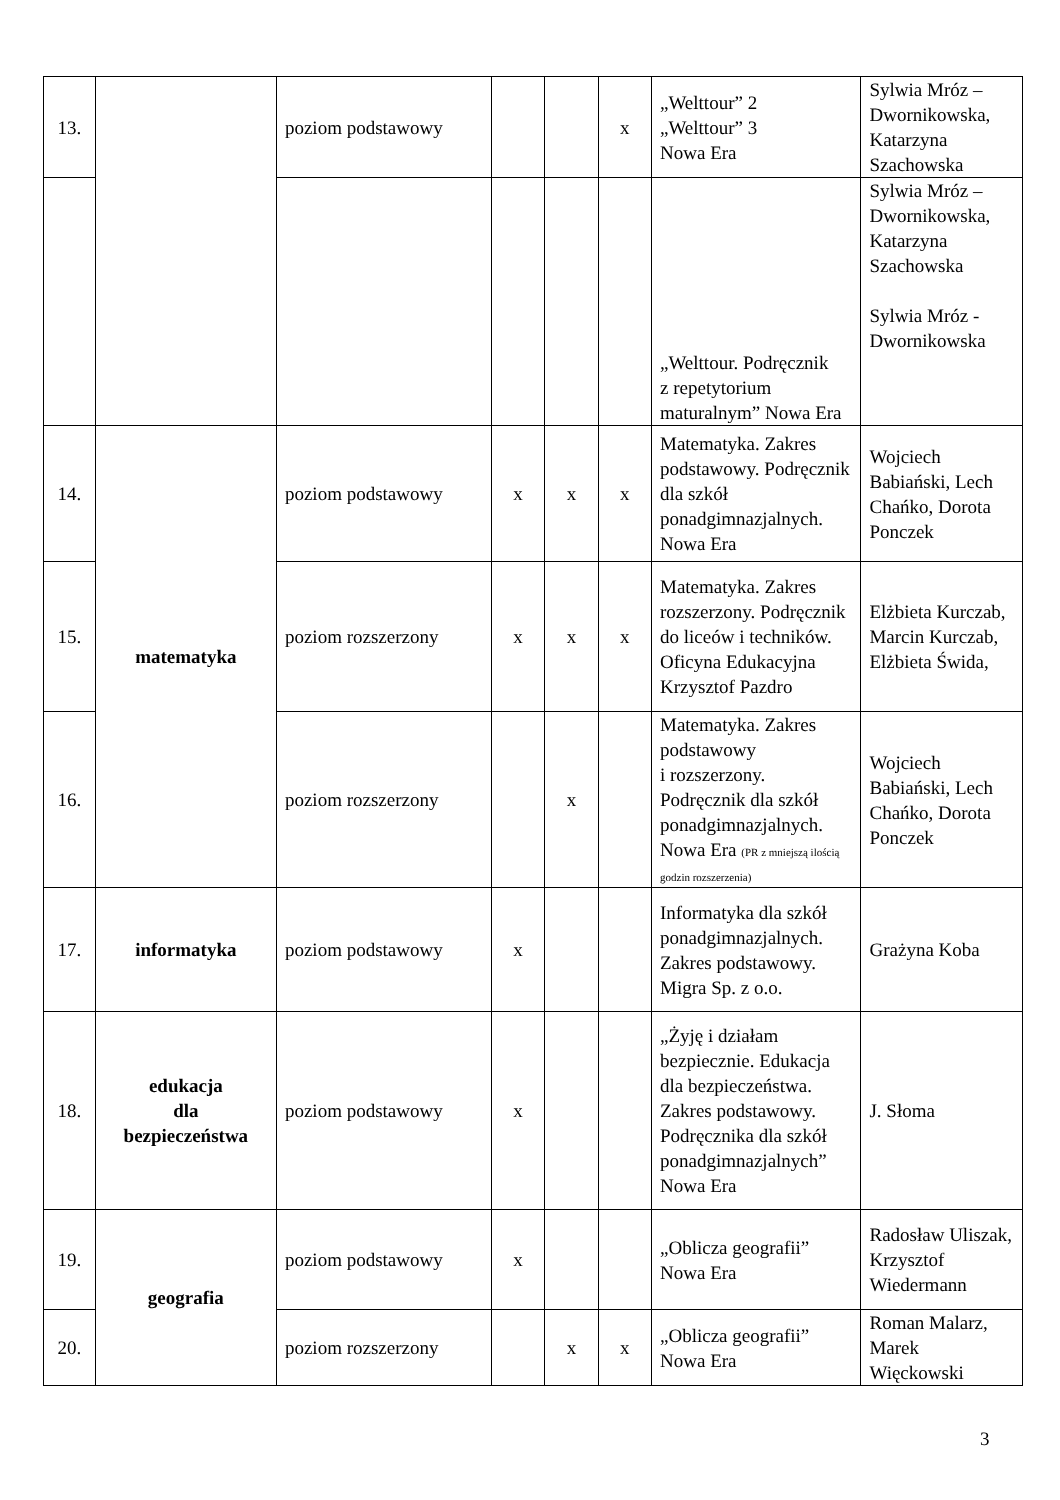| 13. | | poziom podstawowy | | | x | „Welttour” 2 „Welttour” 3 Nowa Era | Sylwia Mróz – Dwornikowska, Katarzyna Szachowska |
| | | | | | | „Welttour. Podręcznik z repetytorium maturalnym” Nowa Era | Sylwia Mróz – Dwornikowska, Katarzyna Szachowska Sylwia Mróz - Dwornikowska |
| 14. | matematyka | poziom podstawowy | x | x | x | Matematyka. Zakres podstawowy. Podręcznik dla szkół ponadgimnazjalnych. Nowa Era | Wojciech Babiański, Lech Chańko, Dorota Ponczek |
| 15. | | poziom rozszerzony | x | x | x | Matematyka. Zakres rozszerzony. Podręcznik do liceów i techników. Oficyna Edukacyjna Krzysztof Pazdro | Elżbieta Kurczab, Marcin Kurczab, Elżbieta Świda, |
| 16. | | poziom rozszerzony | | x | | Matematyka. Zakres podstawowy i rozszerzony. Podręcznik dla szkół ponadgimnazjalnych. Nowa Era (PR z mniejszą ilością godzin rozszerzenia) | Wojciech Babiański, Lech Chańko, Dorota Ponczek |
| 17. | informatyka | poziom podstawowy | x | | | Informatyka dla szkół ponadgimnazjalnych. Zakres podstawowy. Migra Sp. z o.o. | Grażyna Koba |
| 18. | edukacja dla bezpieczeństwa | poziom podstawowy | x | | | „Żyję i działam bezpiecznie. Edukacja dla bezpieczeństwa. Zakres podstawowy. Podręcznika dla szkół ponadgimnazjalnych” Nowa Era | J. Słoma |
| 19. | geografia | poziom podstawowy | x | | | „Oblicza geografii” Nowa Era | Radosław Uliszak, Krzysztof Wiedermann |
| 20. | | poziom rozszerzony | | x | x | „Oblicza geografii” Nowa Era | Roman Malarz, Marek Więckowski |
3